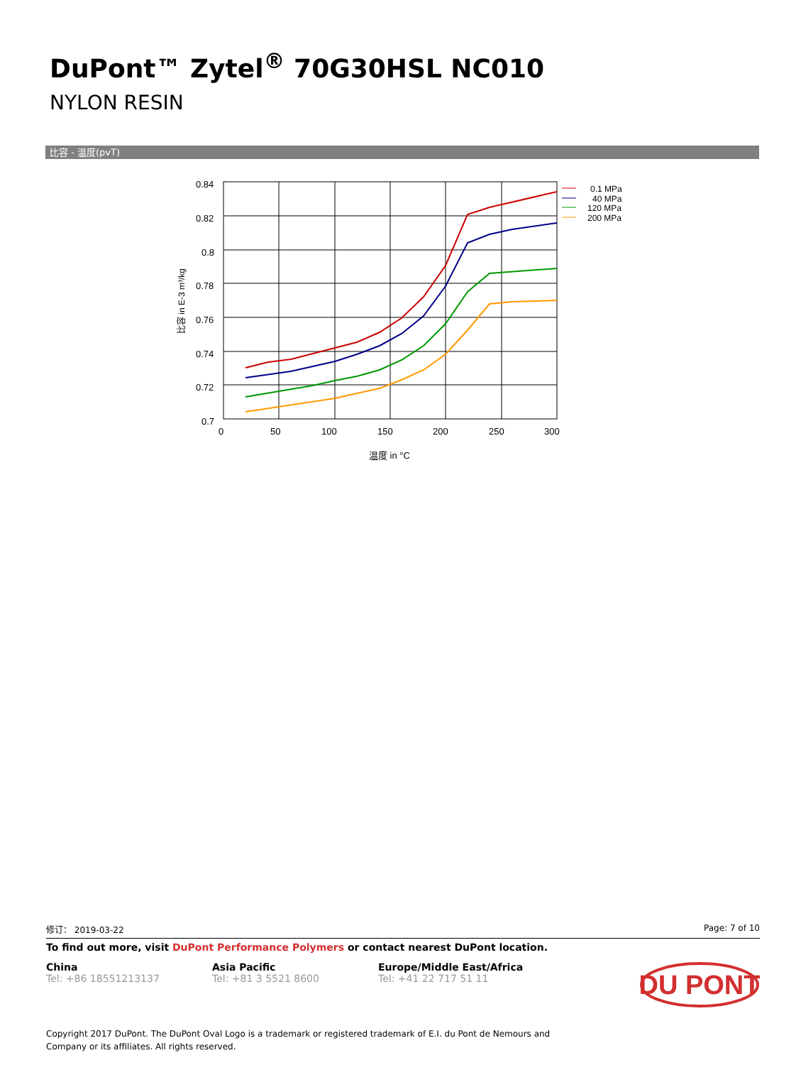DuPont™ Zytel<sup>®</sup> 70G30HSL NC010
NYLON RESIN
比容 - 温度(pvT)
0.84
0.82
0.8
0.78
0.76
0.74
0.72
0.7
0
50
100
150
200
250
300
温度 in °C
比容 in E-3 m³/kg
0.1 MPa
40 MPa
120 MPa
200 MPa
修订： 2019-03-22 Page: 7 of 10
To find out more, visit DuPont Performance Polymers or contact nearest DuPont location.
China
Tel: +86 18551213137
Asia Pacific
Tel: +81 3 5521 8600
Europe/Middle East/Africa
Tel: +41 22 717 51 11
DU PONT
Copyright 2017 DuPont. The DuPont Oval Logo is a trademark or registered trademark of E.I. du Pont de Nemours and
Company or its affiliates. All rights reserved.